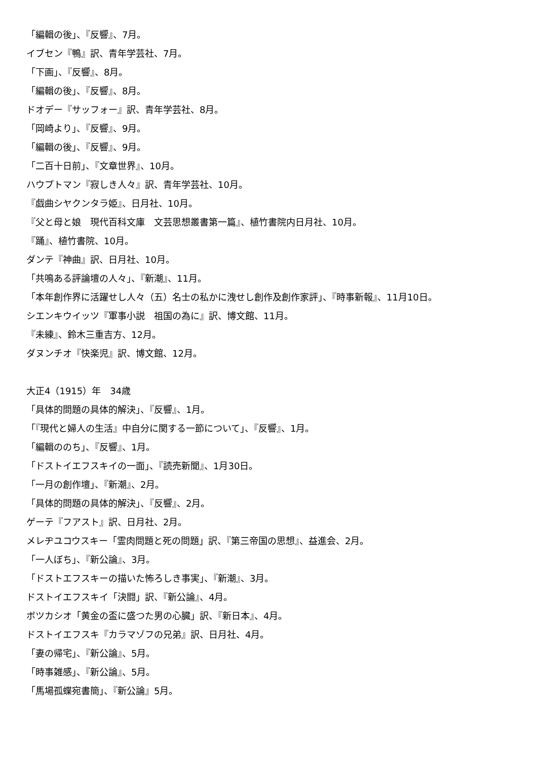「編輯の後」、『反響』、7月。
イブセン『鴨』訳、青年学芸社、7月。
「下画」、『反響』、8月。
「編輯の後」、『反響』、8月。
ドオデー『サッフォー』訳、青年学芸社、8月。
「岡崎より」、『反響』、9月。
「編輯の後」、『反響』、9月。
「二百十日前」、『文章世界』、10月。
ハウプトマン『寂しき人々』訳、青年学芸社、10月。
『戯曲シヤクンタラ姫』、日月社、10月。
『父と母と娘　現代百科文庫　文芸思想叢書第一篇』、植竹書院内日月社、10月。
『踊』、植竹書院、10月。
ダンテ『神曲』訳、日月社、10月。
「共鳴ある評論壇の人々」、『新潮』、11月。
「本年創作界に活躍せし人々（五）名士の私かに洩せし創作及創作家評」、『時事新報』、11月10日。
シエンキウイッツ『軍事小説　祖国の為に』訳、博文館、11月。
『未練』、鈴木三重吉方、12月。
ダヌンチオ『快楽児』訳、博文館、12月。
大正4（1915）年　34歳
「具体的問題の具体的解決」、『反響』、1月。
「『現代と婦人の生活』中自分に関する一節について」、『反響』、1月。
「編輯ののち」、『反響』、1月。
「ドストイエフスキイの一面」、『読売新聞』、1月30日。
「一月の創作壇」、『新潮』、2月。
「具体的問題の具体的解決」、『反響』、2月。
ゲーテ『フアスト』訳、日月社、2月。
メレヂユコウスキー「霊肉問題と死の問題」訳、『第三帝国の思想』、益進会、2月。
「一人ぼち」、『新公論』、3月。
「ドストエフスキーの描いた怖ろしき事実」、『新潮』、3月。
ドストイエフスキイ「決闘」訳、『新公論』、4月。
ボツカシオ「黄金の盃に盛つた男の心臓」訳、『新日本』、4月。
ドストイエフスキ『カラマゾフの兄弟』訳、日月社、4月。
「妻の帰宅」、『新公論』、5月。
「時事雑感」、『新公論』、5月。
「馬場孤蝶宛書簡」、『新公論』5月。